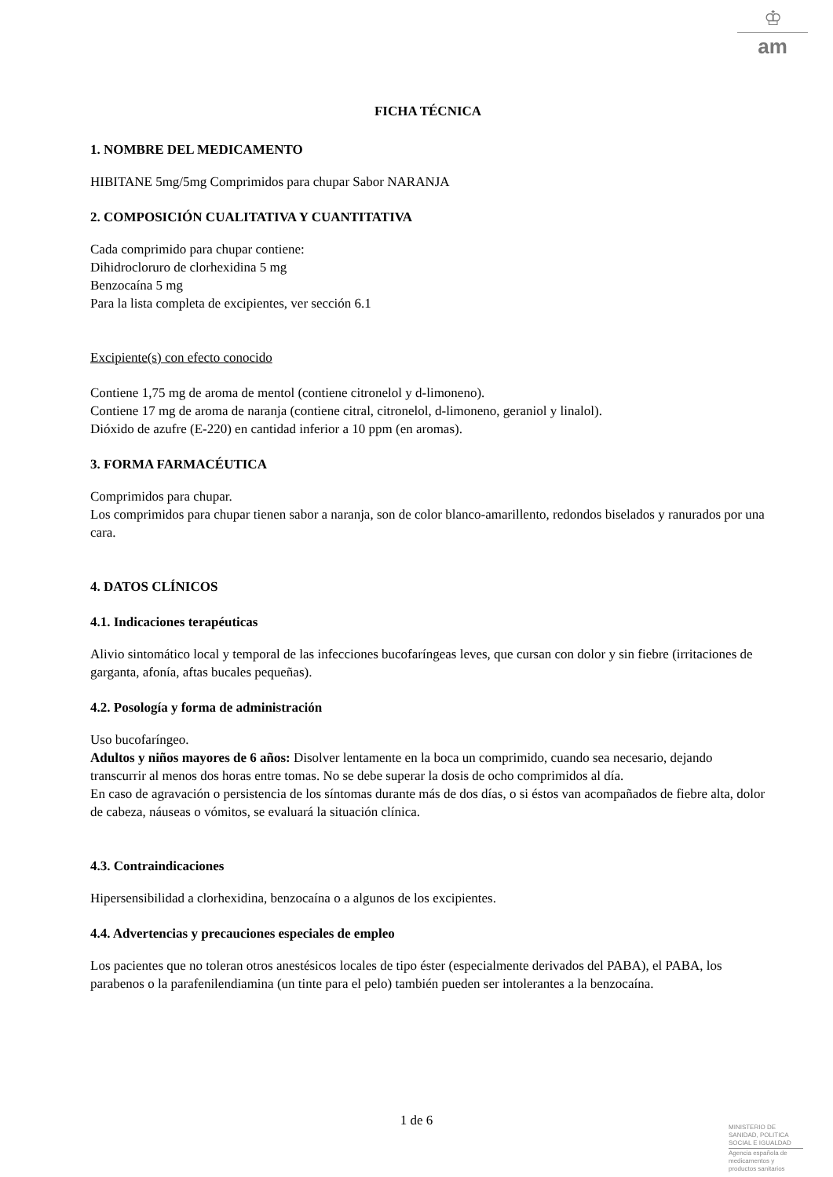♔
am
FICHA TÉCNICA
1. NOMBRE DEL MEDICAMENTO
HIBITANE 5mg/5mg Comprimidos para chupar Sabor NARANJA
2. COMPOSICIÓN CUALITATIVA Y CUANTITATIVA
Cada comprimido para chupar contiene:
Dihidrocloruro de clorhexidina 5 mg
Benzocaína 5 mg
Para la lista completa de excipientes, ver sección 6.1
Excipiente(s) con efecto conocido
Contiene 1,75 mg de aroma de mentol (contiene citronelol y d-limoneno).
Contiene 17 mg de aroma de naranja (contiene citral, citronelol, d-limoneno, geraniol y linalol).
Dióxido de azufre (E-220) en cantidad inferior a 10 ppm (en aromas).
3. FORMA FARMACÉUTICA
Comprimidos para chupar.
Los comprimidos para chupar tienen sabor a naranja, son de color blanco-amarillento, redondos biselados y ranurados por una cara.
4. DATOS CLÍNICOS
4.1. Indicaciones terapéuticas
Alivio sintomático local y temporal de las infecciones bucofaríngeas leves, que cursan con dolor y sin fiebre (irritaciones de garganta, afonía, aftas bucales pequeñas).
4.2. Posología y forma de administración
Uso bucofaríngeo.
Adultos y niños mayores de 6 años: Disolver lentamente en la boca un comprimido, cuando sea necesario, dejando transcurrir al menos dos horas entre tomas. No se debe superar la dosis de ocho comprimidos al día.
En caso de agravación o persistencia de los síntomas durante más de dos días, o si éstos van acompañados de fiebre alta, dolor de cabeza, náuseas o vómitos, se evaluará la situación clínica.
4.3. Contraindicaciones
Hipersensibilidad a clorhexidina, benzocaína o a algunos de los excipientes.
4.4. Advertencias y precauciones especiales de empleo
Los pacientes que no toleran otros anestésicos locales de tipo éster (especialmente derivados del PABA), el PABA, los parabenos o la parafenilendiamina (un tinte para el pelo) también pueden ser intolerantes a la benzocaína.
1 de 6
MINISTERIO DE
SANIDAD, POLITICA
SOCIAL E IGUALDAD
Agencia española de
medicamentos y
productos sanitarios